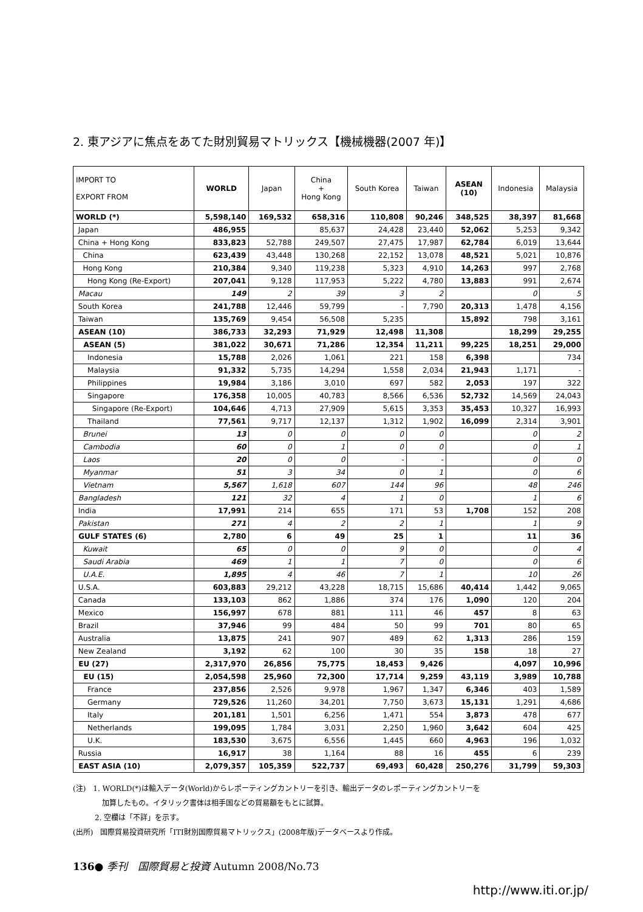2. 東アジアに焦点をあてた財別貿易マトリックス【機械機器(2007 年)】
| IMPORT TO EXPORT FROM | WORLD | Japan | China + Hong Kong | South Korea | Taiwan | ASEAN (10) | Indonesia | Malaysia |
| --- | --- | --- | --- | --- | --- | --- | --- | --- |
| WORLD (*) | 5,598,140 | 169,532 | 658,316 | 110,808 | 90,246 | 348,525 | 38,397 | 81,668 |
| Japan | 486,955 | | 85,637 | 24,428 | 23,440 | 52,062 | 5,253 | 9,342 |
| China + Hong Kong | 833,823 | 52,788 | 249,507 | 27,475 | 17,987 | 62,784 | 6,019 | 13,644 |
| China | 623,439 | 43,448 | 130,268 | 22,152 | 13,078 | 48,521 | 5,021 | 10,876 |
| Hong Kong | 210,384 | 9,340 | 119,238 | 5,323 | 4,910 | 14,263 | 997 | 2,768 |
| Hong Kong (Re-Export) | 207,041 | 9,128 | 117,953 | 5,222 | 4,780 | 13,883 | 991 | 2,674 |
| Macau | 149 | 2 | 39 | 3 | 2 | | 0 | 5 |
| South Korea | 241,788 | 12,446 | 59,799 | - | 7,790 | 20,313 | 1,478 | 4,156 |
| Taiwan | 135,769 | 9,454 | 56,508 | 5,235 | | 15,892 | 798 | 3,161 |
| ASEAN (10) | 386,733 | 32,293 | 71,929 | 12,498 | 11,308 | | 18,299 | 29,255 |
| ASEAN (5) | 381,022 | 30,671 | 71,286 | 12,354 | 11,211 | 99,225 | 18,251 | 29,000 |
| Indonesia | 15,788 | 2,026 | 1,061 | 221 | 158 | 6,398 | | 734 |
| Malaysia | 91,332 | 5,735 | 14,294 | 1,558 | 2,034 | 21,943 | 1,171 | - |
| Philippines | 19,984 | 3,186 | 3,010 | 697 | 582 | 2,053 | 197 | 322 |
| Singapore | 176,358 | 10,005 | 40,783 | 8,566 | 6,536 | 52,732 | 14,569 | 24,043 |
| Singapore (Re-Export) | 104,646 | 4,713 | 27,909 | 5,615 | 3,353 | 35,453 | 10,327 | 16,993 |
| Thailand | 77,561 | 9,717 | 12,137 | 1,312 | 1,902 | 16,099 | 2,314 | 3,901 |
| Brunei | 13 | 0 | 0 | 0 | 0 | | 0 | 2 |
| Cambodia | 60 | 0 | 1 | 0 | 0 | | 0 | 1 |
| Laos | 20 | 0 | 0 | - | - | | 0 | 0 |
| Myanmar | 51 | 3 | 34 | 0 | 1 | | 0 | 6 |
| Vietnam | 5,567 | 1,618 | 607 | 144 | 96 | | 48 | 246 |
| Bangladesh | 121 | 32 | 4 | 1 | 0 | | 1 | 6 |
| India | 17,991 | 214 | 655 | 171 | 53 | 1,708 | 152 | 208 |
| Pakistan | 271 | 4 | 2 | 2 | 1 | | 1 | 9 |
| GULF STATES (6) | 2,780 | 6 | 49 | 25 | 1 | | 11 | 36 |
| Kuwait | 65 | 0 | 0 | 9 | 0 | | 0 | 4 |
| Saudi Arabia | 469 | 1 | 1 | 7 | 0 | | 0 | 6 |
| U.A.E. | 1,895 | 4 | 46 | 7 | 1 | | 10 | 26 |
| U.S.A. | 603,883 | 29,212 | 43,228 | 18,715 | 15,686 | 40,414 | 1,442 | 9,065 |
| Canada | 133,103 | 862 | 1,886 | 374 | 176 | 1,090 | 120 | 204 |
| Mexico | 156,997 | 678 | 881 | 111 | 46 | 457 | 8 | 63 |
| Brazil | 37,946 | 99 | 484 | 50 | 99 | 701 | 80 | 65 |
| Australia | 13,875 | 241 | 907 | 489 | 62 | 1,313 | 286 | 159 |
| New Zealand | 3,192 | 62 | 100 | 30 | 35 | 158 | 18 | 27 |
| EU (27) | 2,317,970 | 26,856 | 75,775 | 18,453 | 9,426 | | 4,097 | 10,996 |
| EU (15) | 2,054,598 | 25,960 | 72,300 | 17,714 | 9,259 | 43,119 | 3,989 | 10,788 |
| France | 237,856 | 2,526 | 9,978 | 1,967 | 1,347 | 6,346 | 403 | 1,589 |
| Germany | 729,526 | 11,260 | 34,201 | 7,750 | 3,673 | 15,131 | 1,291 | 4,686 |
| Italy | 201,181 | 1,501 | 6,256 | 1,471 | 554 | 3,873 | 478 | 677 |
| Netherlands | 199,095 | 1,784 | 3,031 | 2,250 | 1,960 | 3,642 | 604 | 425 |
| U.K. | 183,530 | 3,675 | 6,556 | 1,445 | 660 | 4,963 | 196 | 1,032 |
| Russia | 16,917 | 38 | 1,164 | 88 | 16 | 455 | 6 | 239 |
| EAST ASIA (10) | 2,079,357 | 105,359 | 522,737 | 69,493 | 60,428 | 250,276 | 31,799 | 59,303 |
(注)　1. WORLD(*)は輸入データ(World)からレポーティングカントリーを引き、輸出データのレポーティングカントリーを
　　　　加算したもの。イタリック書体は相手国などの貿易額をもとに試算。
　　　2. 空欄は「不詳」を示す。
(出所)　国際貿易投資研究所「ITI財別国際貿易マトリックス」(2008年版)データベースより作成。
136● 季刊　国際貿易と投資 Autumn 2008/No.73
http://www.iti.or.jp/